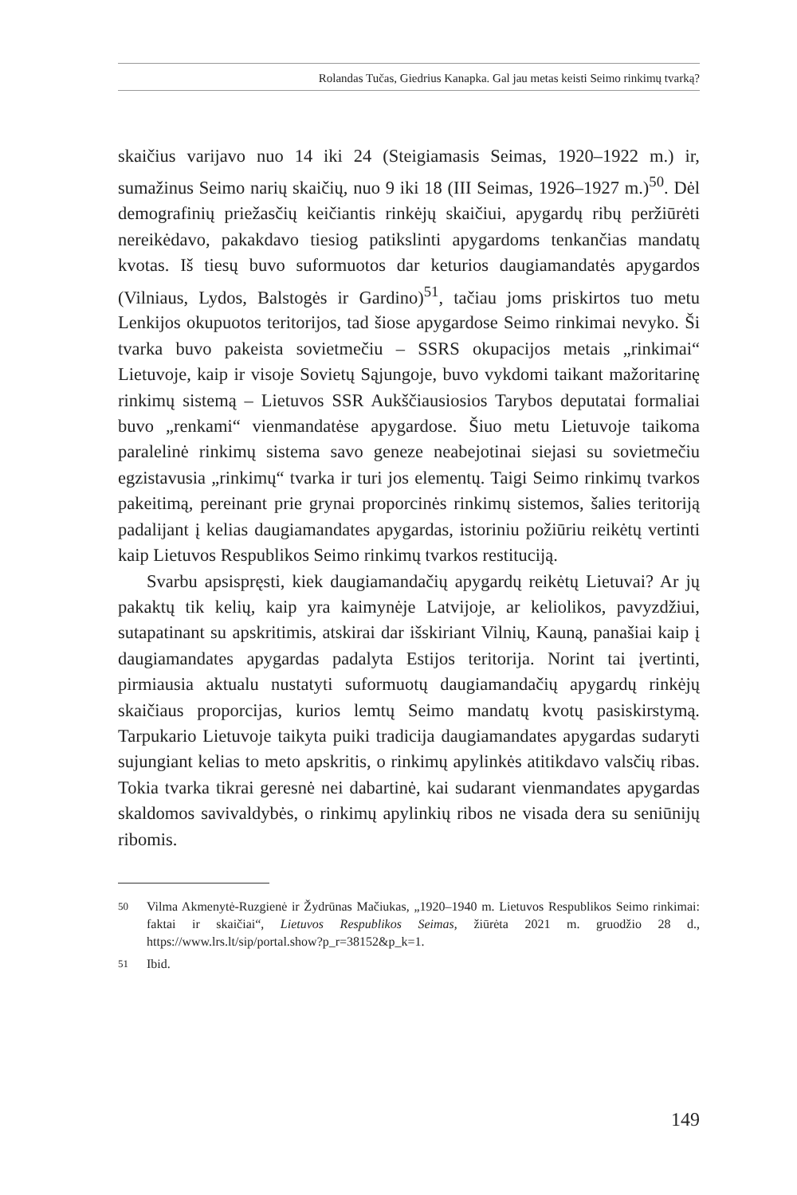Rolandas Tučas, Giedrius Kanapka. Gal jau metas keisti Seimo rinkimų tvarką?
skaičius varijavo nuo 14 iki 24 (Steigiamasis Seimas, 1920–1922 m.) ir, sumažinus Seimo narių skaičių, nuo 9 iki 18 (III Seimas, 1926–1927 m.)<sup>50</sup>. Dėl demografinių priežasčių keičiantis rinkėjų skaičiui, apygardų ribų peržiūrėti nereikėdavo, pakakdavo tiesiog patikslinti apygardoms tenkančias mandatų kvotas. Iš tiesų buvo suformuotos dar keturios daugiamandatės apygardos (Vilniaus, Lydos, Balstogės ir Gardino)<sup>51</sup>, tačiau joms priskirtos tuo metu Lenkijos okupuotos teritorijos, tad šiose apygardose Seimo rinkimai nevyko. Ši tvarka buvo pakeista sovietmečiu – SSRS okupacijos metais „rinkimai“ Lietuvoje, kaip ir visoje Sovietų Sąjungoje, buvo vykdomi taikant mažoritarinę rinkimų sistemą – Lietuvos SSR Aukščiausiosios Tarybos deputatai formaliai buvo „renkami“ vienmandatėse apygardose. Šiuo metu Lietuvoje taikoma paralelinė rinkimų sistema savo geneze neabejotinai siejasi su sovietmečiu egzistavusia „rinkimų“ tvarka ir turi jos elementų. Taigi Seimo rinkimų tvarkos pakeitimą, pereinant prie grynai proporcinės rinkimų sistemos, šalies teritoriją padalijant į kelias daugiamandates apygardas, istoriniu požiūriu reikėtų vertinti kaip Lietuvos Respublikos Seimo rinkimų tvarkos restituciją.
Svarbu apsispręsti, kiek daugiamandačių apygardų reikėtų Lietuvai? Ar jų pakaktų tik kelių, kaip yra kaimynėje Latvijoje, ar keliolikos, pavyzdžiui, sutapatinant su apskritimis, atskirai dar išskiriant Vilnių, Kauną, panašiai kaip į daugiamandates apygardas padalyta Estijos teritorija. Norint tai įvertinti, pirmiausia aktualu nustatyti suformuotų daugiamandačių apygardų rinkėjų skaičiaus proporcijas, kurios lemtų Seimo mandatų kvotų pasiskirstymą. Tarpukario Lietuvoje taikyta puiki tradicija daugiamandates apygardas sudaryti sujungiant kelias to meto apskritis, o rinkimų apylinkės atitikdavo valsčių ribas. Tokia tvarka tikrai geresnė nei dabartinė, kai sudarant vienmandates apygardas skaldomos savivaldybės, o rinkimų apylinkių ribos ne visada dera su seniūnijų ribomis.
50
Vilma Akmenytė-Ruzgienė ir Žydrūnas Mačiukas, „1920–1940 m. Lietuvos Respublikos Seimo rinkimai: faktai ir skaičiai“, Lietuvos Respublikos Seimas, žiūrėta 2021 m. gruodžio 28 d., https://www.lrs.lt/sip/portal.show?p_r=38152&p_k=1.
51
Ibid.
149